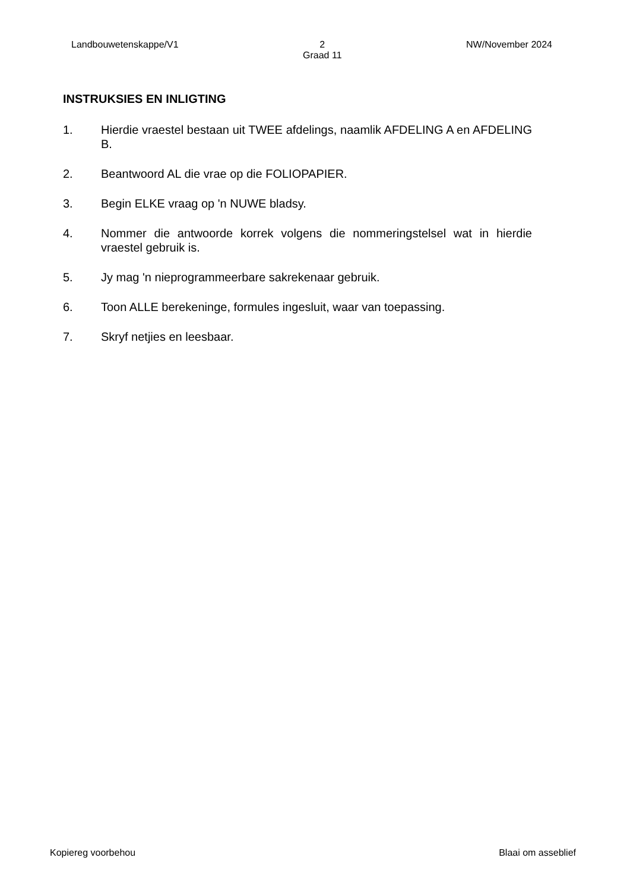Landbouwetenskappe/V1 2
Graad 11 NW/November 2024
INSTRUKSIES EN INLIGTING
1. Hierdie vraestel bestaan uit TWEE afdelings, naamlik AFDELING A en AFDELING B.
2. Beantwoord AL die vrae op die FOLIOPAPIER.
3. Begin ELKE vraag op 'n NUWE bladsy.
4. Nommer die antwoorde korrek volgens die nommeringstelsel wat in hierdie vraestel gebruik is.
5. Jy mag 'n nieprogrammeerbare sakrekenaar gebruik.
6. Toon ALLE berekeninge, formules ingesluit, waar van toepassing.
7. Skryf netjies en leesbaar.
Kopiereg voorbehou Blaai om asseblief